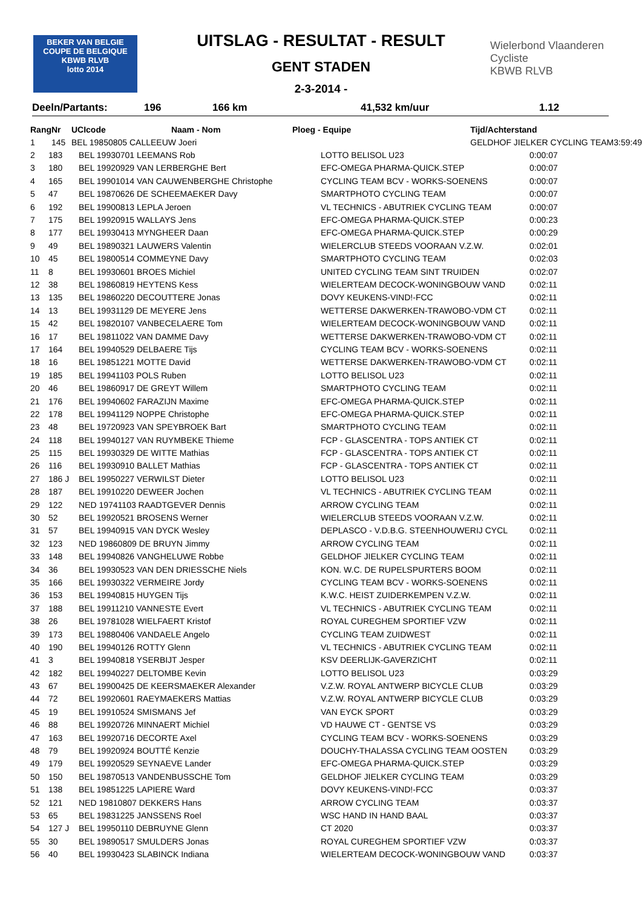BEKER VAN BELGIE
COUPE DE BELGIQUE
KBWB RLVB
lotto 2014
UITSLAG - RESULTAT - RESULT
GENT STADEN
2-3-2014 -
Wielerbond Vlaanderen Cycliste
KBWB RLVB
Deeln/Partants: 196 166 km 41,532 km/uur 1.12
| Rang | Nr | UCIcode | Naam - Nom | Ploeg - Equipe | Tijd/Achterstand | |
| --- | --- | --- | --- | --- | --- | --- |
| 1 | 145 | BEL 19850805 CALLEEUW Joeri | | | GELDHOF JIELKER CYCLING TEAM | 3:59:49 |
| 2 | 183 | BEL 19930701 LEEMANS Rob | LOTTO BELISOL U23 | 0:00:07 |
| 3 | 180 | BEL 19920929 VAN LERBERGHE Bert | EFC-OMEGA PHARMA-QUICK.STEP | 0:00:07 |
| 4 | 165 | BEL 19901014 VAN CAUWENBERGHE Christophe | CYCLING TEAM BCV - WORKS-SOENENS | 0:00:07 |
| 5 | 47 | BEL 19870626 DE SCHEEMAEKER Davy | SMARTPHOTO CYCLING TEAM | 0:00:07 |
| 6 | 192 | BEL 19900813 LEPLA Jeroen | VL TECHNICS - ABUTRIEK CYCLING TEAM | 0:00:07 |
| 7 | 175 | BEL 19920915 WALLAYS Jens | EFC-OMEGA PHARMA-QUICK.STEP | 0:00:23 |
| 8 | 177 | BEL 19930413 MYNGHEER Daan | EFC-OMEGA PHARMA-QUICK.STEP | 0:00:29 |
| 9 | 49 | BEL 19890321 LAUWERS Valentin | WIELERCLUB STEEDS VOORAAN V.Z.W. | 0:02:01 |
| 10 | 45 | BEL 19800514 COMMEYNE Davy | SMARTPHOTO CYCLING TEAM | 0:02:03 |
| 11 | 8 | BEL 19930601 BROES Michiel | UNITED CYCLING TEAM SINT TRUIDEN | 0:02:07 |
| 12 | 38 | BEL 19860819 HEYTENS Kess | WIELERTEAM DECOCK-WONINGBOUW VAND | 0:02:11 |
| 13 | 135 | BEL 19860220 DECOUTTERE Jonas | DOVY KEUKENS-VIND!-FCC | 0:02:11 |
| 14 | 13 | BEL 19931129 DE MEYERE Jens | WETTERSE DAKWERKEN-TRAWOBO-VDM CT | 0:02:11 |
| 15 | 42 | BEL 19820107 VANBECELAERE Tom | WIELERTEAM DECOCK-WONINGBOUW VAND | 0:02:11 |
| 16 | 17 | BEL 19811022 VAN DAMME Davy | WETTERSE DAKWERKEN-TRAWOBO-VDM CT | 0:02:11 |
| 17 | 164 | BEL 19940529 DELBAERE Tijs | CYCLING TEAM BCV - WORKS-SOENENS | 0:02:11 |
| 18 | 16 | BEL 19851221 MOTTE David | WETTERSE DAKWERKEN-TRAWOBO-VDM CT | 0:02:11 |
| 19 | 185 | BEL 19941103 POLS Ruben | LOTTO BELISOL U23 | 0:02:11 |
| 20 | 46 | BEL 19860917 DE GREYT Willem | SMARTPHOTO CYCLING TEAM | 0:02:11 |
| 21 | 176 | BEL 19940602 FARAZIJN Maxime | EFC-OMEGA PHARMA-QUICK.STEP | 0:02:11 |
| 22 | 178 | BEL 19941129 NOPPE Christophe | EFC-OMEGA PHARMA-QUICK.STEP | 0:02:11 |
| 23 | 48 | BEL 19720923 VAN SPEYBROEK Bart | SMARTPHOTO CYCLING TEAM | 0:02:11 |
| 24 | 118 | BEL 19940127 VAN RUYMBEKE Thieme | FCP - GLASCENTRA - TOPS ANTIEK CT | 0:02:11 |
| 25 | 115 | BEL 19930329 DE WITTE Mathias | FCP - GLASCENTRA - TOPS ANTIEK CT | 0:02:11 |
| 26 | 116 | BEL 19930910 BALLET Mathias | FCP - GLASCENTRA - TOPS ANTIEK CT | 0:02:11 |
| 27 | 186 J | BEL 19950227 VERWILST Dieter | LOTTO BELISOL U23 | 0:02:11 |
| 28 | 187 | BEL 19910220 DEWEER Jochen | VL TECHNICS - ABUTRIEK CYCLING TEAM | 0:02:11 |
| 29 | 122 | NED 19741103 RAADTGEVER Dennis | ARROW CYCLING TEAM | 0:02:11 |
| 30 | 52 | BEL 19920521 BROSENS Werner | WIELERCLUB STEEDS VOORAAN V.Z.W. | 0:02:11 |
| 31 | 57 | BEL 19940915 VAN DYCK Wesley | DEPLASCO - V.D.B.G. STEENHOUWERIJ CYCL | 0:02:11 |
| 32 | 123 | NED 19860809 DE BRUYN Jimmy | ARROW CYCLING TEAM | 0:02:11 |
| 33 | 148 | BEL 19940826 VANGHELUWE Robbe | GELDHOF JIELKER CYCLING TEAM | 0:02:11 |
| 34 | 36 | BEL 19930523 VAN DEN DRIESSCHE Niels | KON. W.C. DE RUPELSPURTERS BOOM | 0:02:11 |
| 35 | 166 | BEL 19930322 VERMEIRE Jordy | CYCLING TEAM BCV - WORKS-SOENENS | 0:02:11 |
| 36 | 153 | BEL 19940815 HUYGEN Tijs | K.W.C. HEIST ZUIDERKEMPEN V.Z.W. | 0:02:11 |
| 37 | 188 | BEL 19911210 VANNESTE Evert | VL TECHNICS - ABUTRIEK CYCLING TEAM | 0:02:11 |
| 38 | 26 | BEL 19781028 WIELFAERT Kristof | ROYAL CUREGHEM SPORTIEF VZW | 0:02:11 |
| 39 | 173 | BEL 19880406 VANDAELE Angelo | CYCLING TEAM ZUIDWEST | 0:02:11 |
| 40 | 190 | BEL 19940126 ROTTY Glenn | VL TECHNICS - ABUTRIEK CYCLING TEAM | 0:02:11 |
| 41 | 3 | BEL 19940818 YSERBIJT Jesper | KSV DEERLIJK-GAVERZICHT | 0:02:11 |
| 42 | 182 | BEL 19940227 DELTOMBE Kevin | LOTTO BELISOL U23 | 0:03:29 |
| 43 | 67 | BEL 19900425 DE KEERSMAEKER Alexander | V.Z.W. ROYAL ANTWERP BICYCLE CLUB | 0:03:29 |
| 44 | 72 | BEL 19920601 RAEYMAEKERS Mattias | V.Z.W. ROYAL ANTWERP BICYCLE CLUB | 0:03:29 |
| 45 | 19 | BEL 19910524 SMISMANS Jef | VAN EYCK SPORT | 0:03:29 |
| 46 | 88 | BEL 19920726 MINNAERT Michiel | VD HAUWE CT - GENTSE VS | 0:03:29 |
| 47 | 163 | BEL 19920716 DECORTE Axel | CYCLING TEAM BCV - WORKS-SOENENS | 0:03:29 |
| 48 | 79 | BEL 19920924 BOUTTÉ Kenzie | DOUCHY-THALASSA CYCLING TEAM OOSTEN | 0:03:29 |
| 49 | 179 | BEL 19920529 SEYNAEVE Lander | EFC-OMEGA PHARMA-QUICK.STEP | 0:03:29 |
| 50 | 150 | BEL 19870513 VANDENBUSSCHE Tom | GELDHOF JIELKER CYCLING TEAM | 0:03:29 |
| 51 | 138 | BEL 19851225 LAPIERE Ward | DOVY KEUKENS-VIND!-FCC | 0:03:37 |
| 52 | 121 | NED 19810807 DEKKERS Hans | ARROW CYCLING TEAM | 0:03:37 |
| 53 | 65 | BEL 19831225 JANSSENS Roel | WSC HAND IN HAND BAAL | 0:03:37 |
| 54 | 127 J | BEL 19950110 DEBRUYNE Glenn | CT 2020 | 0:03:37 |
| 55 | 30 | BEL 19890517 SMULDERS Jonas | ROYAL CUREGHEM SPORTIEF VZW | 0:03:37 |
| 56 | 40 | BEL 19930423 SLABINCK Indiana | WIELERTEAM DECOCK-WONINGBOUW VAND | 0:03:37 |